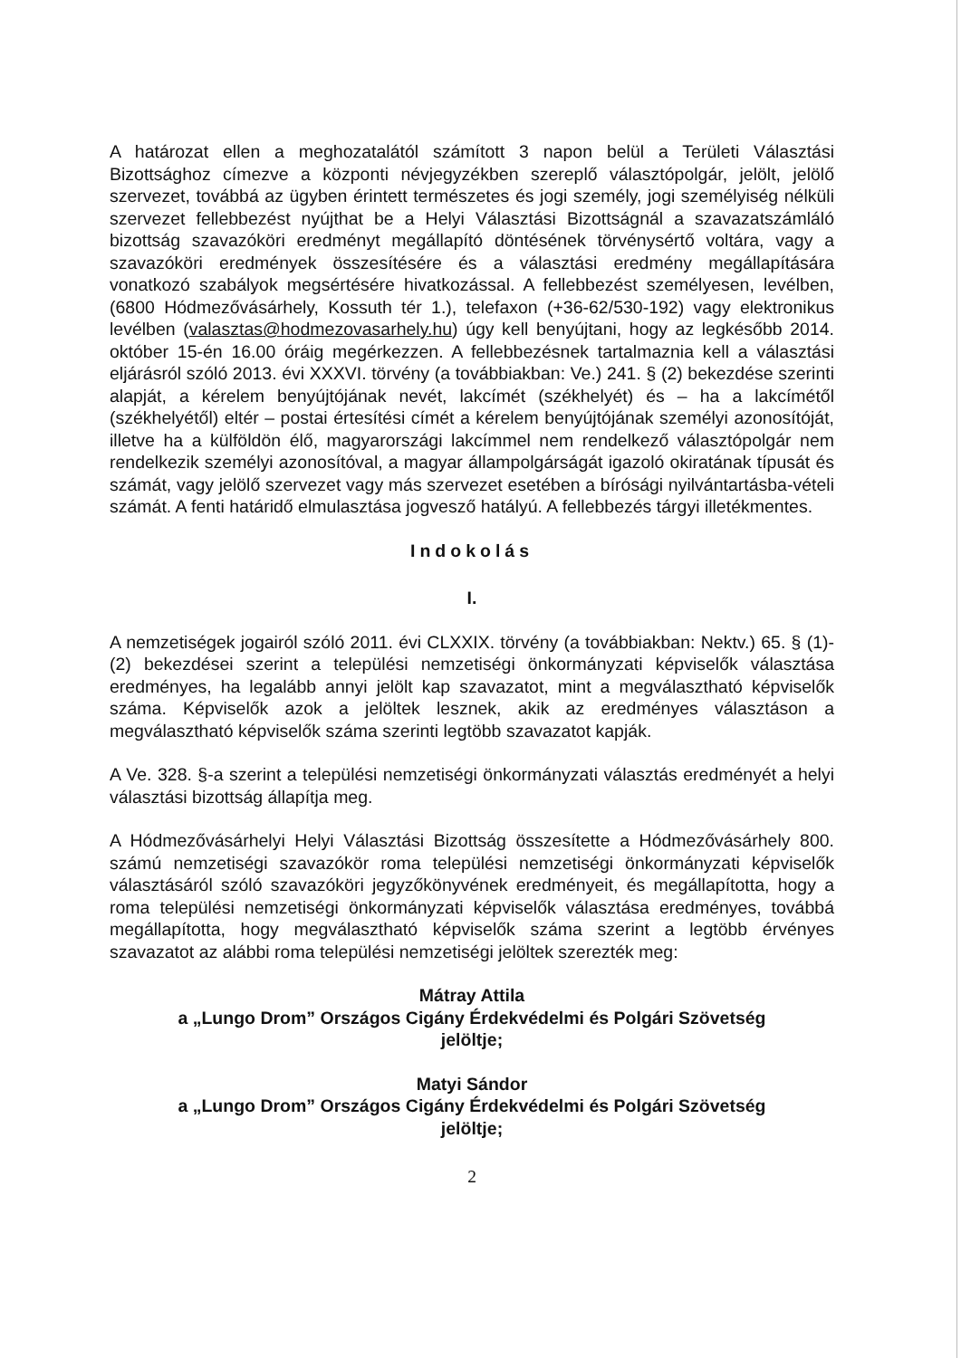A határozat ellen a meghozatalától számított 3 napon belül a Területi Választási Bizottsághoz címezve a központi névjegyzékben szereplő választópolgár, jelölt, jelölő szervezet, továbbá az ügyben érintett természetes és jogi személy, jogi személyiség nélküli szervezet fellebbezést nyújthat be a Helyi Választási Bizottságnál a szavazatszámláló bizottság szavazóköri eredményt megállapító döntésének törvénysértő voltára, vagy a szavazóköri eredmények összesítésére és a választási eredmény megállapítására vonatkozó szabályok megsértésére hivatkozással. A fellebbezést személyesen, levélben, (6800 Hódmezővásárhely, Kossuth tér 1.), telefaxon (+36-62/530-192) vagy elektronikus levélben (valasztas@hodmezovasarhely.hu) úgy kell benyújtani, hogy az legkésőbb 2014. október 15-én 16.00 óráig megérkezzen. A fellebbezésnek tartalmaznia kell a választási eljárásról szóló 2013. évi XXXVI. törvény (a továbbiakban: Ve.) 241. § (2) bekezdése szerinti alapját, a kérelem benyújtójának nevét, lakcímét (székhelyét) és – ha a lakcímétől (székhelyétől) eltér – postai értesítési címét a kérelem benyújtójának személyi azonosítóját, illetve ha a külföldön élő, magyarországi lakcímmel nem rendelkező választópolgár nem rendelkezik személyi azonosítóval, a magyar állampolgárságát igazoló okiratának típusát és számát, vagy jelölő szervezet vagy más szervezet esetében a bírósági nyilvántartásba-vételi számát. A fenti határidő elmulasztása jogvesző hatályú. A fellebbezés tárgyi illetékmentes.
Indokolás
I.
A nemzetiségek jogairól szóló 2011. évi CLXXIX. törvény (a továbbiakban: Nektv.) 65. § (1)-(2) bekezdései szerint a települési nemzetiségi önkormányzati képviselők választása eredményes, ha legalább annyi jelölt kap szavazatot, mint a megválasztható képviselők száma. Képviselők azok a jelöltek lesznek, akik az eredményes választáson a megválasztható képviselők száma szerinti legtöbb szavazatot kapják.
A Ve. 328. §-a szerint a települési nemzetiségi önkormányzati választás eredményét a helyi választási bizottság állapítja meg.
A Hódmezővásárhelyi Helyi Választási Bizottság összesítette a Hódmezővásárhely 800. számú nemzetiségi szavazókör roma települési nemzetiségi önkormányzati képviselők választásáról szóló szavazóköri jegyzőkönyvének eredményeit, és megállapította, hogy a roma települési nemzetiségi önkormányzati képviselők választása eredményes, továbbá megállapította, hogy megválasztható képviselők száma szerint a legtöbb érvényes szavazatot az alábbi roma települési nemzetiségi jelöltek szerezték meg:
Mátray Attila
a „Lungo Drom” Országos Cigány Érdekvédelmi és Polgári Szövetség
jelöltje;
Matyi Sándor
a „Lungo Drom” Országos Cigány Érdekvédelmi és Polgári Szövetség
jelöltje;
2